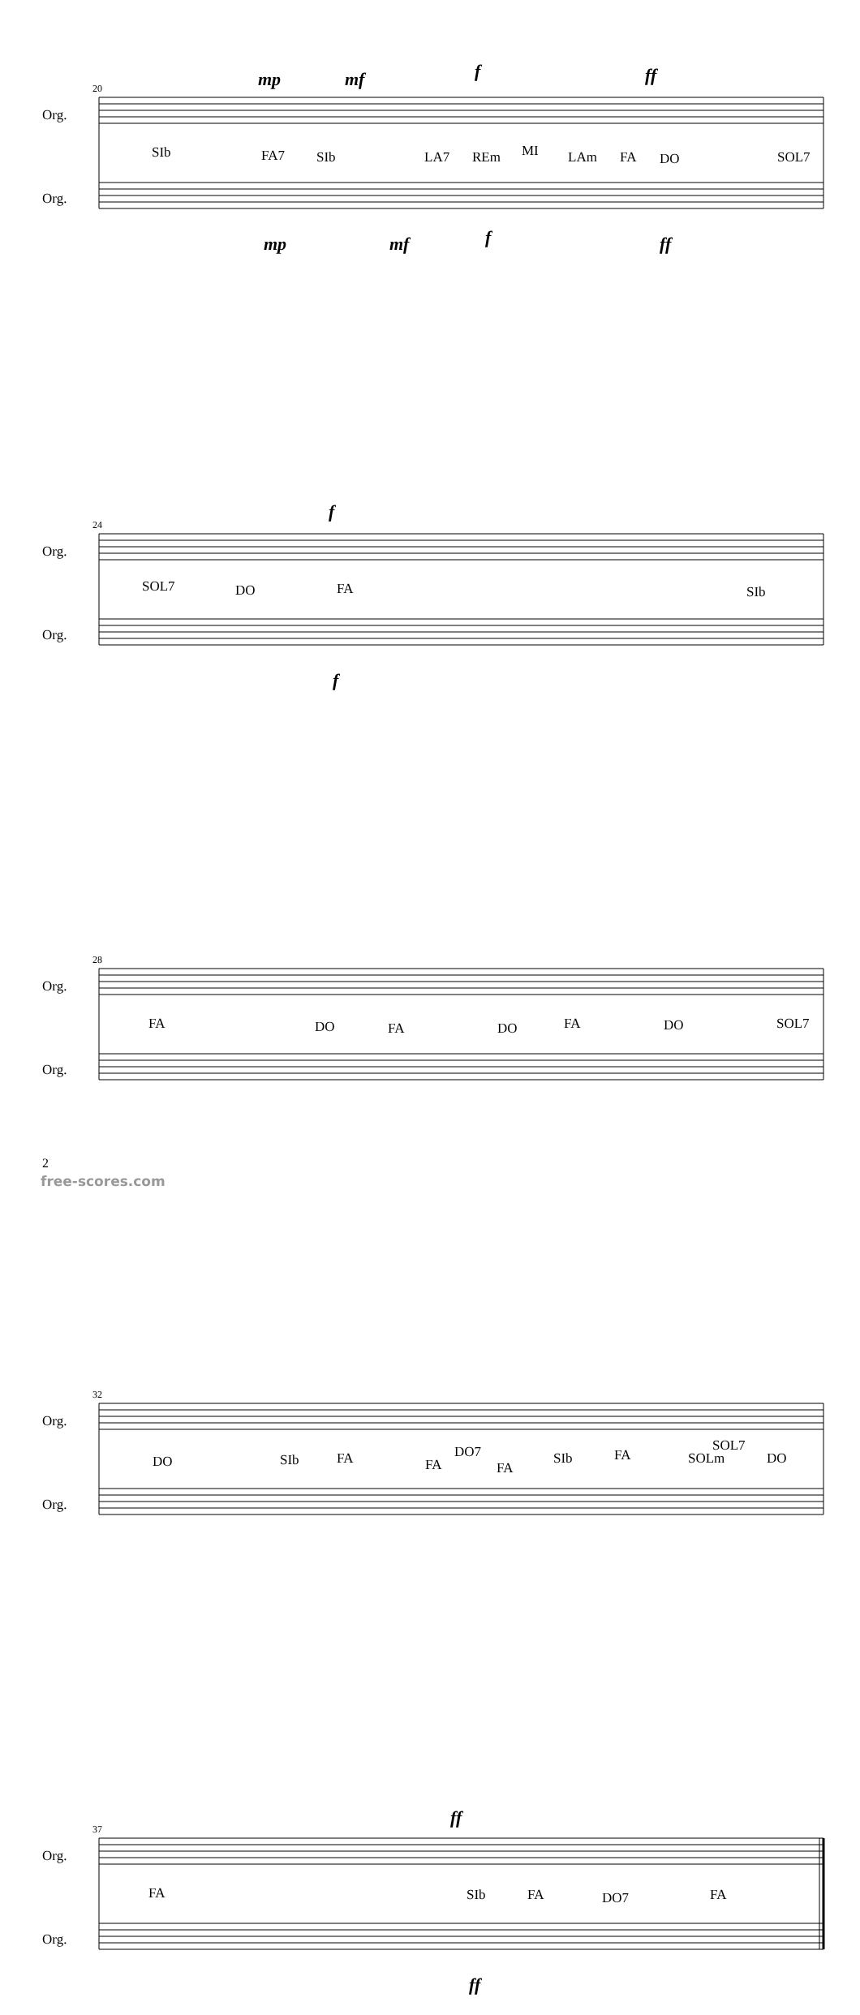20
Org.
mp mf f ff
SIb FA7 SIb LA7 REm MI LAm FA DO SOL7
Org.
mp mf f ff
24
Org.
f
SOL7 DO FA SIb
Org.
f
28
Org.
FA DO FA DO FA DO SOL7
Org.
32
Org.
DO SIb FA FA
DO7
FA
SIb FA SOLm
SOL7
DO
Org.
37
Org.
ff
FA SIb FA DO7 FA
Org.
ff
2
free-scores.com